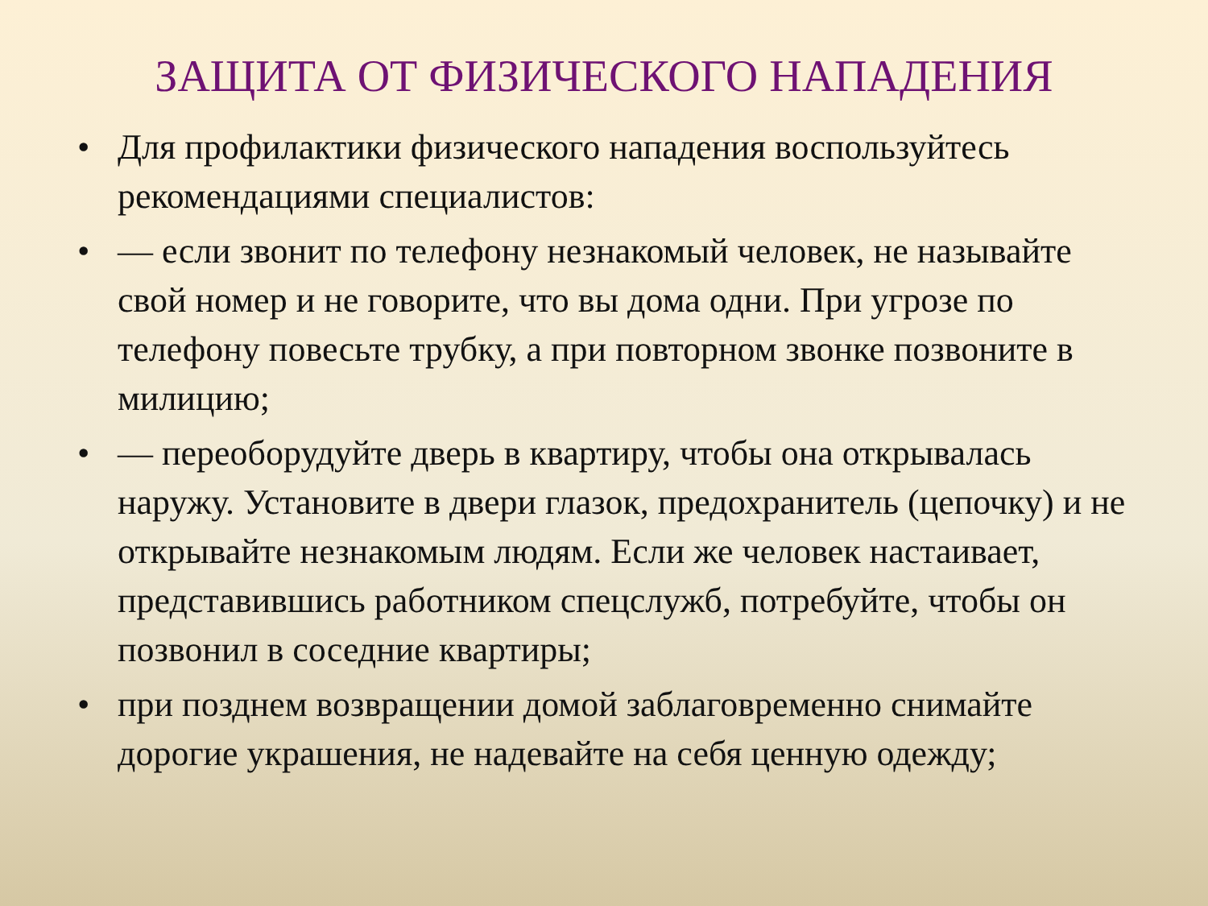ЗАЩИТА ОТ ФИЗИЧЕСКОГО НАПАДЕНИЯ
• Для профилактики физического нападения воспользуйтесь рекомендациями специалистов:
• — если звонит по телефону незнакомый человек, не называйте свой номер и не говорите, что вы дома одни. При угрозе по телефону повесьте трубку, а при повторном звонке позвоните в милицию;
• — переоборудуйте дверь в квартиру, чтобы она открывалась наружу. Установите в двери глазок, предохранитель (цепочку) и не открывайте незнакомым людям. Если же человек настаивает, представившись работником спецслужб, потребуйте, чтобы он позвонил в соседние квартиры;
• при позднем возвращении домой заблаговременно снимайте дорогие украшения, не надевайте на себя ценную одежду;